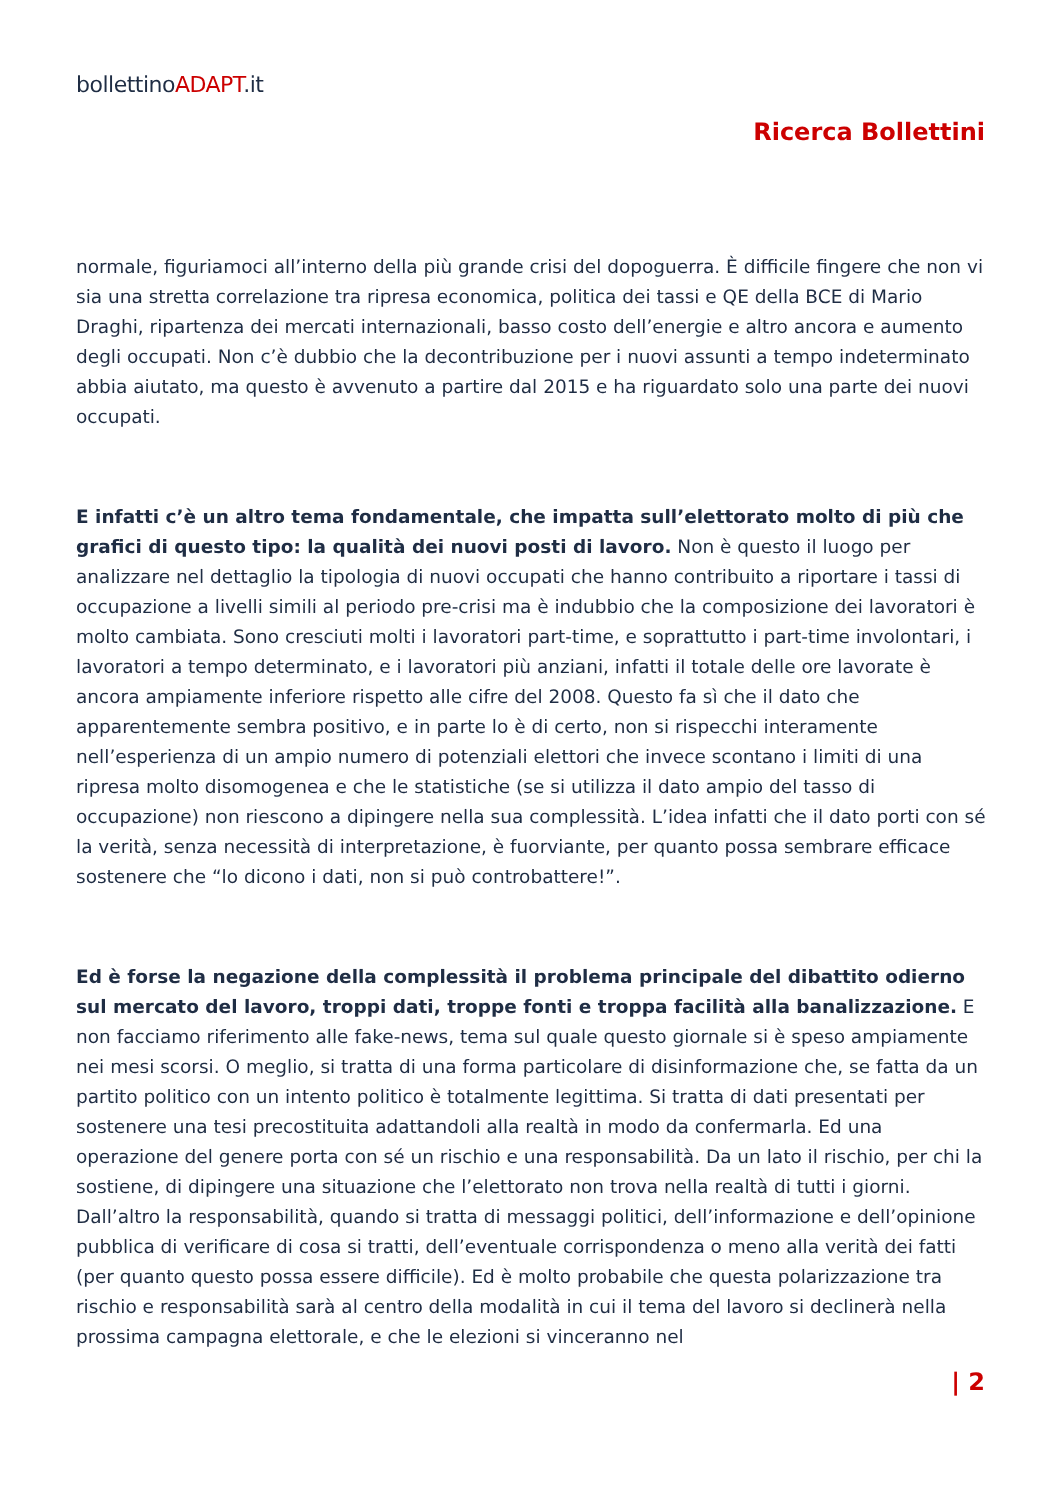bollettinoADAPT.it
Ricerca Bollettini
normale, figuriamoci all’interno della più grande crisi del dopoguerra. È difficile fingere che non vi sia una stretta correlazione tra ripresa economica, politica dei tassi e QE della BCE di Mario Draghi, ripartenza dei mercati internazionali, basso costo dell’energie e altro ancora e aumento degli occupati. Non c’è dubbio che la decontribuzione per i nuovi assunti a tempo indeterminato abbia aiutato, ma questo è avvenuto a partire dal 2015 e ha riguardato solo una parte dei nuovi occupati.
E infatti c’è un altro tema fondamentale, che impatta sull’elettorato molto di più che grafici di questo tipo: la qualità dei nuovi posti di lavoro. Non è questo il luogo per analizzare nel dettaglio la tipologia di nuovi occupati che hanno contribuito a riportare i tassi di occupazione a livelli simili al periodo pre-crisi ma è indubbio che la composizione dei lavoratori è molto cambiata. Sono cresciuti molti i lavoratori part-time, e soprattutto i part-time involontari, i lavoratori a tempo determinato, e i lavoratori più anziani, infatti il totale delle ore lavorate è ancora ampiamente inferiore rispetto alle cifre del 2008. Questo fa sì che il dato che apparentemente sembra positivo, e in parte lo è di certo, non si rispecchi interamente nell’esperienza di un ampio numero di potenziali elettori che invece scontano i limiti di una ripresa molto disomogenea e che le statistiche (se si utilizza il dato ampio del tasso di occupazione) non riescono a dipingere nella sua complessità. L’idea infatti che il dato porti con sé la verità, senza necessità di interpretazione, è fuorviante, per quanto possa sembrare efficace sostenere che “lo dicono i dati, non si può controbattere!”.
Ed è forse la negazione della complessità il problema principale del dibattito odierno sul mercato del lavoro, troppi dati, troppe fonti e troppa facilità alla banalizzazione. E non facciamo riferimento alle fake-news, tema sul quale questo giornale si è speso ampiamente nei mesi scorsi. O meglio, si tratta di una forma particolare di disinformazione che, se fatta da un partito politico con un intento politico è totalmente legittima. Si tratta di dati presentati per sostenere una tesi precostituita adattandoli alla realtà in modo da confermarla. Ed una operazione del genere porta con sé un rischio e una responsabilità. Da un lato il rischio, per chi la sostiene, di dipingere una situazione che l’elettorato non trova nella realtà di tutti i giorni. Dall’altro la responsabilità, quando si tratta di messaggi politici, dell’informazione e dell’opinione pubblica di verificare di cosa si tratti, dell’eventuale corrispondenza o meno alla verità dei fatti (per quanto questo possa essere difficile). Ed è molto probabile che questa polarizzazione tra rischio e responsabilità sarà al centro della modalità in cui il tema del lavoro si declinerà nella prossima campagna elettorale, e che le elezioni si vinceranno nel
| 2